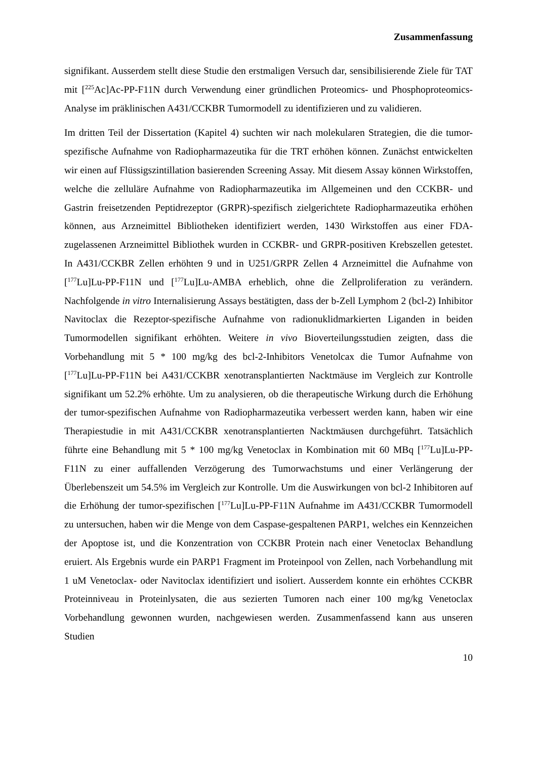Zusammenfassung
signifikant. Ausserdem stellt diese Studie den erstmaligen Versuch dar, sensibilisierende Ziele für TAT mit [<sup>225</sup>Ac]Ac-PP-F11N durch Verwendung einer gründlichen Proteomics- und Phosphoproteomics-Analyse im präklinischen A431/CCKBR Tumormodell zu identifizieren und zu validieren.
Im dritten Teil der Dissertation (Kapitel 4) suchten wir nach molekularen Strategien, die die tumor-spezifische Aufnahme von Radiopharmazeutika für die TRT erhöhen können. Zunächst entwickelten wir einen auf Flüssigszintillation basierenden Screening Assay. Mit diesem Assay können Wirkstoffen, welche die zelluläre Aufnahme von Radiopharmazeutika im Allgemeinen und den CCKBR- und Gastrin freisetzenden Peptidrezeptor (GRPR)-spezifisch zielgerichtete Radiopharmazeutika erhöhen können, aus Arzneimittel Bibliotheken identifiziert werden, 1430 Wirkstoffen aus einer FDA-zugelassenen Arzneimittel Bibliothek wurden in CCKBR- und GRPR-positiven Krebszellen getestet. In A431/CCKBR Zellen erhöhten 9 und in U251/GRPR Zellen 4 Arzneimittel die Aufnahme von [<sup>177</sup>Lu]Lu-PP-F11N und [<sup>177</sup>Lu]Lu-AMBA erheblich, ohne die Zellproliferation zu verändern. Nachfolgende in vitro Internalisierung Assays bestätigten, dass der b-Zell Lymphom 2 (bcl-2) Inhibitor Navitoclax die Rezeptor-spezifische Aufnahme von radionuklidmarkierten Liganden in beiden Tumormodellen signifikant erhöhten. Weitere in vivo Bioverteilungsstudien zeigten, dass die Vorbehandlung mit 5 * 100 mg/kg des bcl-2-Inhibitors Venetolcax die Tumor Aufnahme von [<sup>177</sup>Lu]Lu-PP-F11N bei A431/CCKBR xenotransplantierten Nacktmäuse im Vergleich zur Kontrolle signifikant um 52.2% erhöhte. Um zu analysieren, ob die therapeutische Wirkung durch die Erhöhung der tumor-spezifischen Aufnahme von Radiopharmazeutika verbessert werden kann, haben wir eine Therapiestudie in mit A431/CCKBR xenotransplantierten Nacktmäusen durchgeführt. Tatsächlich führte eine Behandlung mit 5 * 100 mg/kg Venetoclax in Kombination mit 60 MBq [<sup>177</sup>Lu]Lu-PP-F11N zu einer auffallenden Verzögerung des Tumorwachstums und einer Verlängerung der Überlebenszeit um 54.5% im Vergleich zur Kontrolle. Um die Auswirkungen von bcl-2 Inhibitoren auf die Erhöhung der tumor-spezifischen [<sup>177</sup>Lu]Lu-PP-F11N Aufnahme im A431/CCKBR Tumormodell zu untersuchen, haben wir die Menge von dem Caspase-gespaltenen PARP1, welches ein Kennzeichen der Apoptose ist, und die Konzentration von CCKBR Protein nach einer Venetoclax Behandlung eruiert. Als Ergebnis wurde ein PARP1 Fragment im Proteinpool von Zellen, nach Vorbehandlung mit 1 uM Venetoclax- oder Navitoclax identifiziert und isoliert. Ausserdem konnte ein erhöhtes CCKBR Proteinniveau in Proteinlysaten, die aus sezierten Tumoren nach einer 100 mg/kg Venetoclax Vorbehandlung gewonnen wurden, nachgewiesen werden. Zusammenfassend kann aus unseren Studien
10